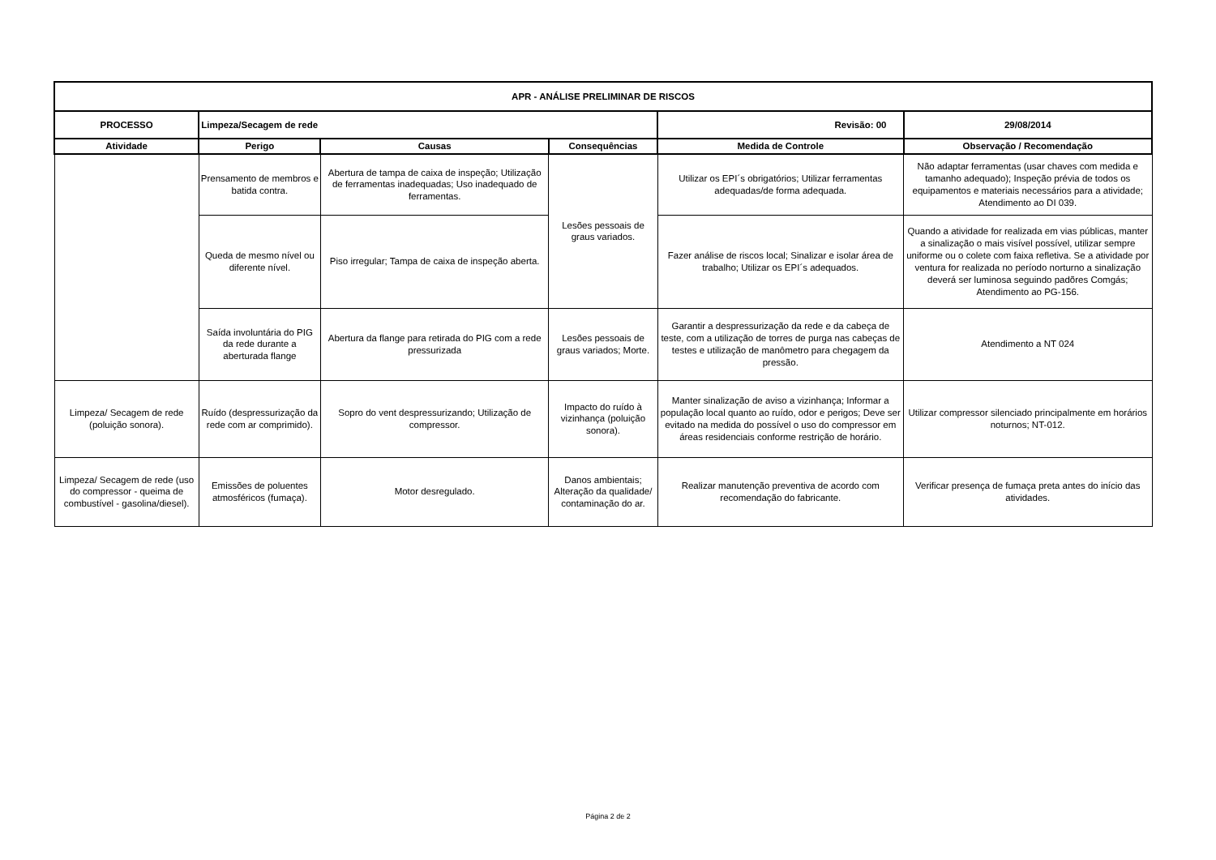| APR - ANÁLISE PRELIMINAR DE RISCOS | | | | | |
| --- | --- | --- | --- | --- | --- |
| PROCESSO | Limpeza/Secagem de rede | | | Revisão: 00 | 29/08/2014 |
| Atividade | Perigo | Causas | Consequências | Medida de Controle | Observação / Recomendação |
| | Prensamento de membros e batida contra. | Abertura de tampa de caixa de inspeção; Utilização de ferramentas inadequadas; Uso inadequado de ferramentas. | Lesões pessoais de graus variados. | Utilizar os EPI´s obrigatórios; Utilizar ferramentas adequadas/de forma adequada. | Não adaptar ferramentas (usar chaves com medida e tamanho adequado); Inspeção prévia de todos os equipamentos e materiais necessários para a atividade; Atendimento ao DI 039. |
| | Queda de mesmo nível ou diferente nível. | Piso irregular; Tampa de caixa de inspeção aberta. | | Fazer análise de riscos local; Sinalizar e isolar área de trabalho; Utilizar os EPI´s adequados. | Quando a atividade for realizada em vias públicas, manter a sinalização o mais visível possível, utilizar sempre uniforme ou o colete com faixa refletiva. Se a atividade por ventura for realizada no período norturno a sinalização deverá ser luminosa seguindo padõres Comgás; Atendimento ao PG-156. |
| | Saída involuntária do PIG da rede durante a aberturada flange | Abertura da flange para retirada do PIG com a rede pressurizada | Lesões pessoais de graus variados; Morte. | Garantir a despressurização da rede e da cabeça de teste, com a utilização de torres de purga nas cabeças de testes e utilização de manômetro para chegagem da pressão. | Atendimento a NT 024 |
| Limpeza/ Secagem de rede (poluição sonora). | Ruído (despressurização da rede com ar comprimido). | Sopro do vent despressurizando; Utilização de compressor. | Impacto do ruído à vizinhança (poluição sonora). | Manter sinalização de aviso a vizinhança; Informar a população local quanto ao ruído, odor e perigos; Deve ser evitado na medida do possível o uso do compressor em áreas residenciais conforme restrição de horário. | Utilizar compressor silenciado principalmente em horários noturnos; NT-012. |
| Limpeza/ Secagem de rede (uso do compressor - queima de combustível - gasolina/diesel). | Emissões de poluentes atmosféricos (fumaça). | Motor desregulado. | Danos ambientais; Alteração da qualidade/ contaminação do ar. | Realizar manutenção preventiva de acordo com recomendação do fabricante. | Verificar presença de fumaça preta antes do início das atividades. |
Página 2 de 2